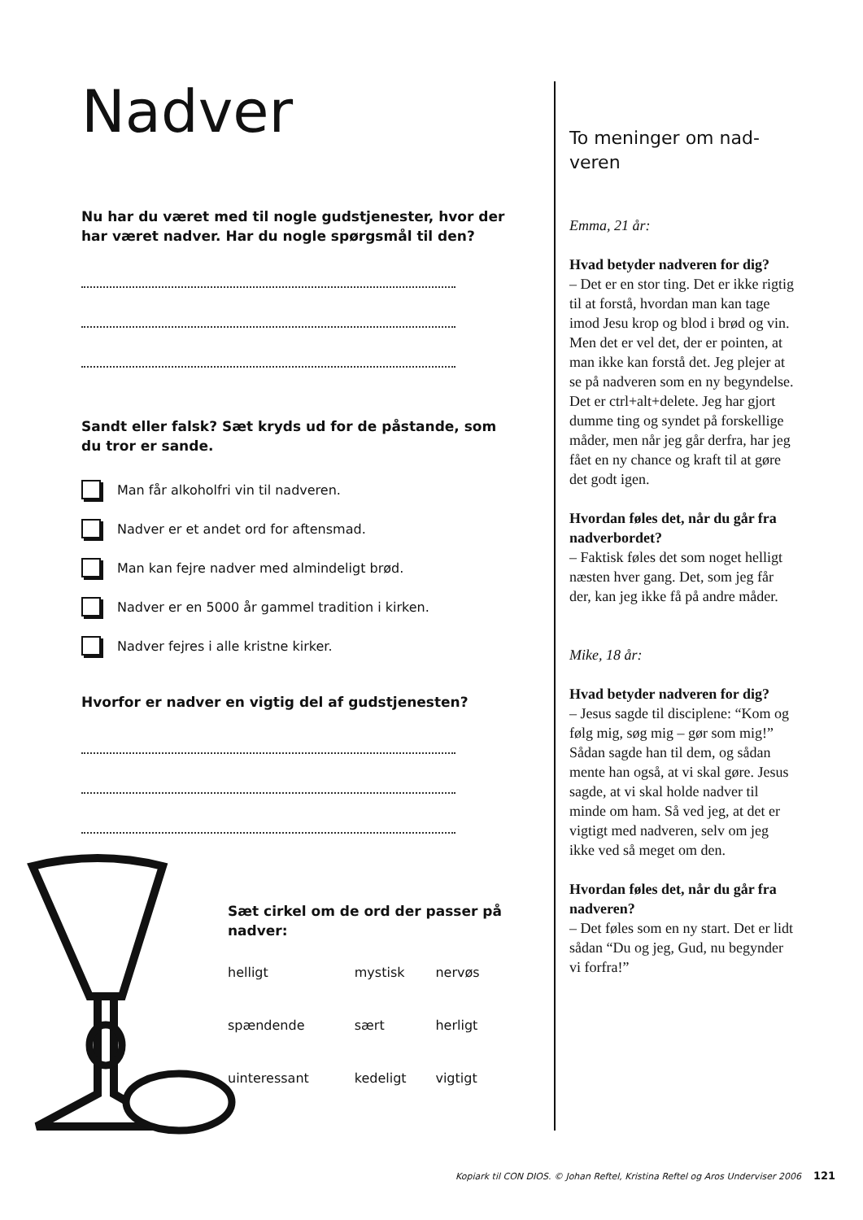Nadver
Nu har du været med til nogle gudstjenester, hvor der har været nadver. Har du nogle spørgsmål til den?
Sandt eller falsk? Sæt kryds ud for de påstande, som du tror er sande.
Man får alkoholfri vin til nadveren.
Nadver er et andet ord for aftensmad.
Man kan fejre nadver med almindeligt brød.
Nadver er en 5000 år gammel tradition i kirken.
Nadver fejres i alle kristne kirker.
Hvorfor er nadver en vigtig del af gudstjenesten?
Sæt cirkel om de ord der passer på nadver:
| helligt | mystisk | nervøs |
| spændende | sært | herligt |
| uinteressant | kedeligt | vigtigt |
To meninger om nad-veren
Emma, 21 år:
Hvad betyder nadveren for dig?
– Det er en stor ting. Det er ikke rigtig til at forstå, hvordan man kan tage imod Jesu krop og blod i brød og vin. Men det er vel det, der er pointen, at man ikke kan forstå det. Jeg plejer at se på nadveren som en ny begyndelse. Det er ctrl+alt+delete. Jeg har gjort dumme ting og syndet på forskellige måder, men når jeg går derfra, har jeg fået en ny chance og kraft til at gøre det godt igen.
Hvordan føles det, når du går fra nadverbordet?
– Faktisk føles det som noget helligt næsten hver gang. Det, som jeg får der, kan jeg ikke få på andre måder.
Mike, 18 år:
Hvad betyder nadveren for dig?
– Jesus sagde til disciplene: “Kom og følg mig, søg mig – gør som mig!” Sådan sagde han til dem, og sådan mente han også, at vi skal gøre. Jesus sagde, at vi skal holde nadver til minde om ham. Så ved jeg, at det er vigtigt med nadveren, selv om jeg ikke ved så meget om den.
Hvordan føles det, når du går fra nadveren?
– Det føles som en ny start. Det er lidt sådan “Du og jeg, Gud, nu begynder vi forfra!”
Kopiark til CON DIOS. © Johan Reftel, Kristina Reftel og Aros Underviser 2006
121